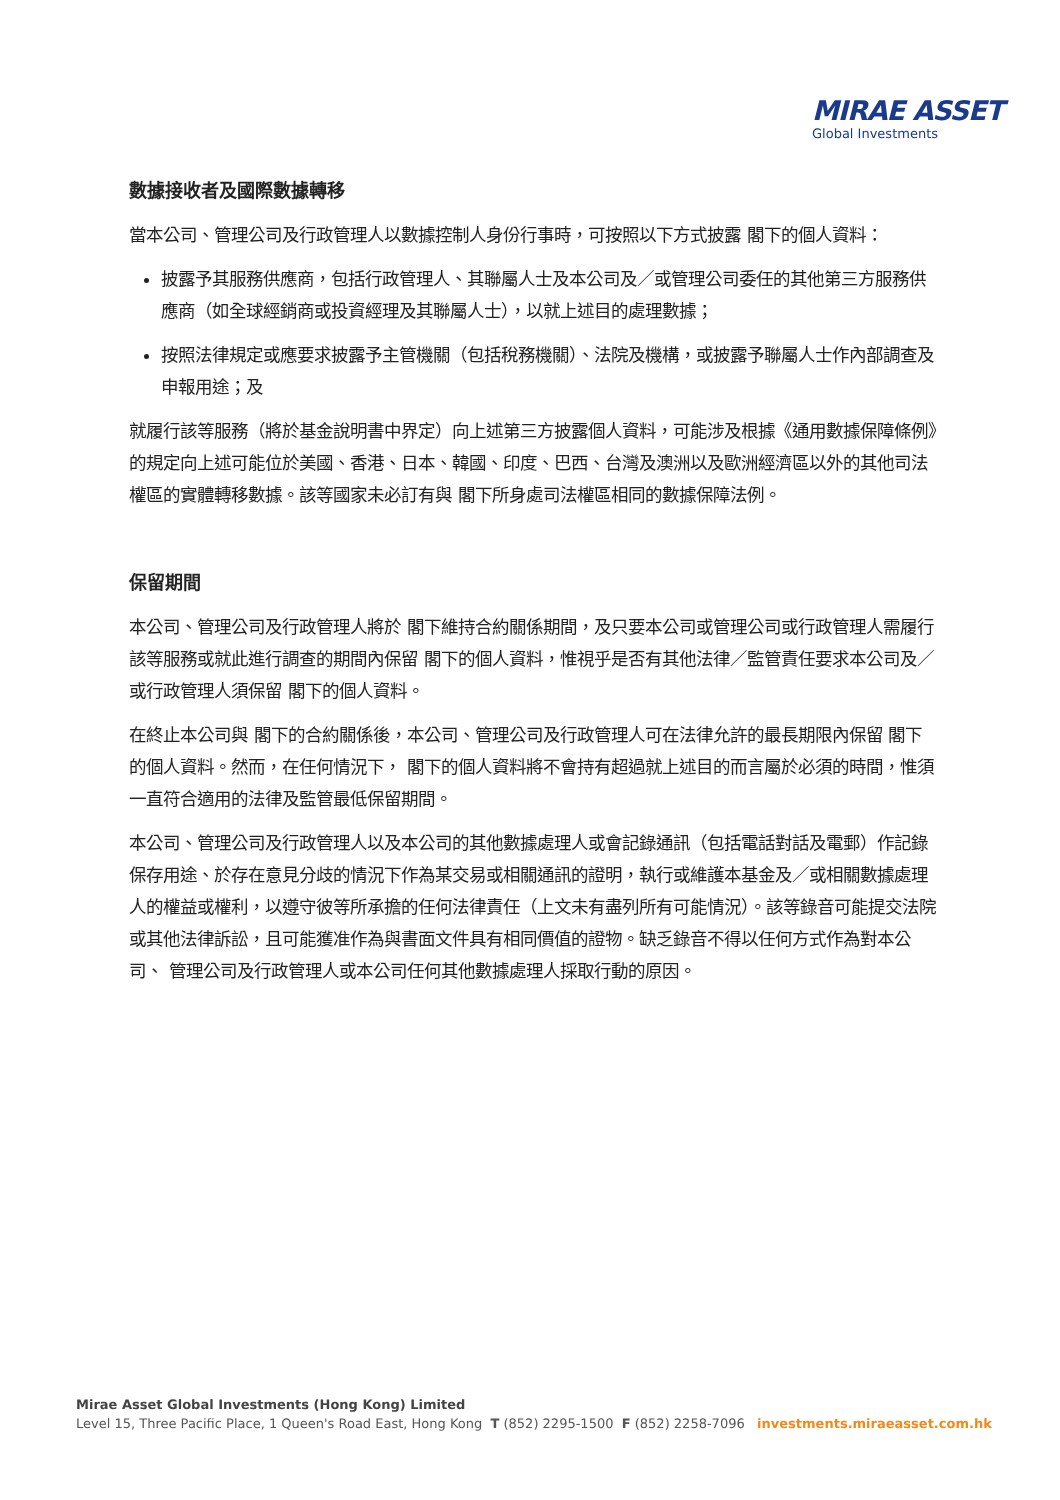MIRAE ASSET
Global Investments
數據接收者及國際數據轉移
當本公司、管理公司及行政管理人以數據控制人身份行事時，可按照以下方式披露 閣下的個人資料：
披露予其服務供應商，包括行政管理人、其聯屬人士及本公司及／或管理公司委任的其他第三方服務供應商（如全球經銷商或投資經理及其聯屬人士），以就上述目的處理數據；
按照法律規定或應要求披露予主管機關（包括稅務機關）、法院及機構，或披露予聯屬人士作內部調查及申報用途；及
就履行該等服務（將於基金說明書中界定）向上述第三方披露個人資料，可能涉及根據《通用數據保障條例》的規定向上述可能位於美國、香港、日本、韓國、印度、巴西、台灣及澳洲以及歐洲經濟區以外的其他司法權區的實體轉移數據。該等國家未必訂有與 閣下所身處司法權區相同的數據保障法例。
保留期間
本公司、管理公司及行政管理人將於 閣下維持合約關係期間，及只要本公司或管理公司或行政管理人需履行該等服務或就此進行調查的期間內保留 閣下的個人資料，惟視乎是否有其他法律／監管責任要求本公司及／或行政管理人須保留 閣下的個人資料。
在終止本公司與 閣下的合約關係後，本公司、管理公司及行政管理人可在法律允許的最長期限內保留 閣下的個人資料。然而，在任何情況下， 閣下的個人資料將不會持有超過就上述目的而言屬於必須的時間，惟須一直符合適用的法律及監管最低保留期間。
本公司、管理公司及行政管理人以及本公司的其他數據處理人或會記錄通訊（包括電話對話及電郵）作記錄保存用途、於存在意見分歧的情況下作為某交易或相關通訊的證明，執行或維護本基金及／或相關數據處理人的權益或權利，以遵守彼等所承擔的任何法律責任（上文未有盡列所有可能情況）。該等錄音可能提交法院或其他法律訴訟，且可能獲准作為與書面文件具有相同價值的證物。缺乏錄音不得以任何方式作為對本公司、 管理公司及行政管理人或本公司任何其他數據處理人採取行動的原因。
Mirae Asset Global Investments (Hong Kong) Limited
Level 15, Three Pacific Place, 1 Queen's Road East, Hong Kong T (852) 2295-1500 F (852) 2258-7096 investments.miraeasset.com.hk